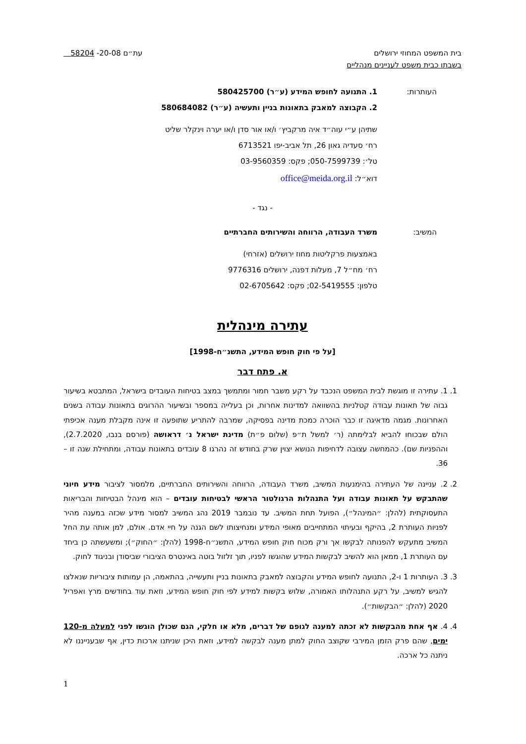בית המשפט המחוזי ירושלים עת״ם 20-08- 58204
בשבתו כבית משפט לעניינים מנהליים
העותרות: 1. התנועה לחופש המידע (ע״ר) 580425700
2. הקבוצה למאבק בתאונות בניין ותעשיה (ע״ר) 580684082
שתיהן ע״י עוה״ד איה מרקביץ׳ ו/או אור סדן ו/או יערה וינקלר שליט
רח׳ סעדיה גאון 26, תל אביב-יפו 6713521
טל׳: 050-7599739; פקס: 03-9560359
דוא״ל: office@meida.org.il
- נגד -
המשיב: משרד העבודה, הרווחה והשירותים החברתיים
באמצעות פרקליטות מחוז ירושלים (אזרחי)
רח׳ מח״ל 7, מעלות דפנה, ירושלים 9776316
טלפון: 02-5419555; פקס: 02-6705642
עתירה מינהלית
[על פי חוק חופש המידע, התשנ״ח-1998]
א. פתח דבר
1. 1. עתירה זו מוגשת לבית המשפט הנכבד על רקע משבר חמור ומתמשך במצב בטיחות העובדים בישראל, המתבטא בשיעור גבוה של תאונות עבודה קטלניות בהשוואה למדינות אחרות, וכן בעלייה במספר ובשיעור ההרוגים בתאונות עבודה בשנים האחרונות. מגמה מדאיגה זו כבר הוכרה כמכת מדינה בפסיקה, שמרבה להתריע שתופעה זו אינה מקבלת מענה אכיפתי הולם שבכוחו להביא לבלימתה (ר׳ למשל ת״פ (שלום פ״ת) מדינת ישראל נ׳ דראושה (פורסם בנבו, 2.7.2020), וההפניות שם). כהמחשה עצובה לדחיפות הנושא יצוין שרק בחודש זה נהרגו 8 עובדים בתאונות עבודה, ומתחילת שנה זו – 36.
2. 2. עניינה של העתירה בהימנעות המשיב, משרד העבודה, הרווחה והשירותים החברתיים, מלמסור לציבור מידע חיוני שהתבקש על תאונות עבודה ועל התנהלות הרגולטור הראשי לבטיחות עובדים – הוא מינהל הבטיחות והבריאות התעסוקתית (להלן: ״המינהל״), הפועל תחת המשיב. עד נובמבר 2019 נהג המשיב למסור מידע שכזה במענה מהיר לפניות העותרת 2, בהיקף ובעיתוי המתחייבים מאופי המידע ומנחיצותו לשם הגנה על חיי אדם. אולם, למן אותה עת החל המשיב מתעקש להפנותה לבקשו אך ורק מכוח חוק חופש המידע, התשנ״ח-1998 (להלן: ״החוק״); ומשעשתה כן ביחד עם העותרת 1, ממאן הוא להשיב לבקשות המידע שהוגשו לפניו, תוך זלזול בוטה באינטרס הציבורי שביסודן ובניגוד לחוק.
3. 3. העותרות 1 ו-2, התנועה לחופש המידע והקבוצה למאבק בתאונות בניין ותעשייה, בהתאמה, הן עמותות ציבוריות שנאלצו להגיש למשיב, על רקע התנהלותו האמורה, שלוש בקשות למידע לפי חוק חופש המידע, וזאת עוד בחודשים מרץ ואפריל 2020 (להלן: ״הבקשות״).
4. 4. אף אחת מהבקשות לא זכתה למענה לגופם של דברים, מלא או חלקי, הגם שכולן הוגשו לפני למעלה מ-120 ימים, שהם פרק הזמן המירבי שקוצב החוק למתן מענה לבקשה למידע, וזאת היכן שניתנו ארכות כדין, אף שבענייננו לא ניתנה כל ארכה.
1